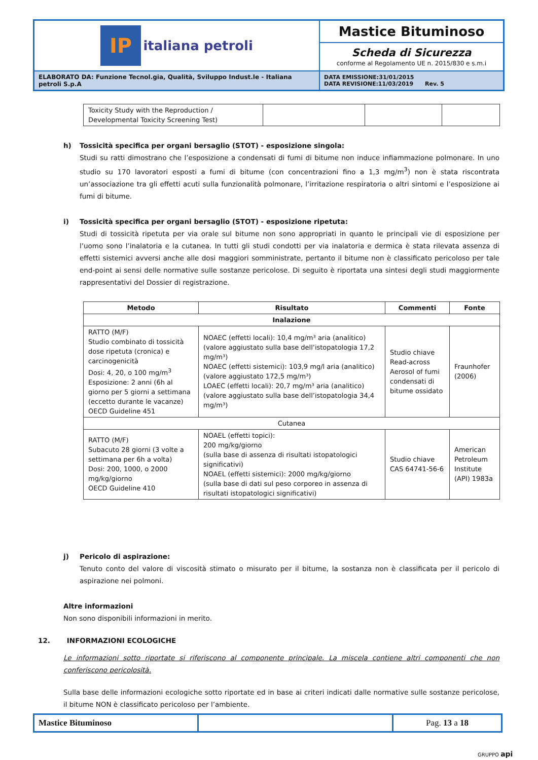| IP italiana petroli | Mastice Bituminoso |
| | Scheda di Sicurezza conforme al Regolamento UE n. 2015/830 e s.m.i |
| ELABORATO DA: Funzione Tecnol.gia, Qualità, Sviluppo Indust.le - Italiana petroli S.p.A | DATA EMISSIONE:31/01/2015 DATA REVISIONE:11/03/2019 Rev. 5 |
| Toxicity Study with the Reproduction / Developmental Toxicity Screening Test) | | | |
h) Tossicità specifica per organi bersaglio (STOT) - esposizione singola:
Studi su ratti dimostrano che l’esposizione a condensati di fumi di bitume non induce infiammazione polmonare. In uno studio su 170 lavoratori esposti a fumi di bitume (con concentrazioni fino a 1,3 mg/m<sup>3</sup>) non è stata riscontrata un’associazione tra gli effetti acuti sulla funzionalità polmonare, l’irritazione respiratoria o altri sintomi e l’esposizione ai fumi di bitume.
i) Tossicità specifica per organi bersaglio (STOT) - esposizione ripetuta:
Studi di tossicità ripetuta per via orale sul bitume non sono appropriati in quanto le principali vie di esposizione per l’uomo sono l’inalatoria e la cutanea. In tutti gli studi condotti per via inalatoria e dermica è stata rilevata assenza di effetti sistemici avversi anche alle dosi maggiori somministrate, pertanto il bitume non è classificato pericoloso per tale end-point ai sensi delle normative sulle sostanze pericolose. Di seguito è riportata una sintesi degli studi maggiormente rappresentativi del Dossier di registrazione.
| Metodo | Risultato | Commenti | Fonte |
| --- | --- | --- | --- |
| Inalazione | | | |
| RATTO (M/F) Studio combinato di tossicità dose ripetuta (cronica) e carcinogenicità Dosi: 4, 20, o 100 mg/m<sup>3</sup> Esposizione: 2 anni (6h al giorno per 5 giorni a settimana (eccetto durante le vacanze) OECD Guideline 451 | NOAEC (effetti locali): 10,4 mg/m³ aria (analitico) (valore aggiustato sulla base dell’istopatologia 17,2 mg/m³) NOAEC (effetti sistemici): 103,9 mg/l aria (analitico) (valore aggiustato 172,5 mg/m³) LOAEC (effetti locali): 20,7 mg/m³ aria (analitico) (valore aggiustato sulla base dell’istopatologia 34,4 mg/m³) | Studio chiave Read-across Aerosol of fumi condensati di bitume ossidato | Fraunhofer (2006) |
| Cutanea | | | |
| RATTO (M/F) Subacuto 28 giorni (3 volte a settimana per 6h a volta) Dosi: 200, 1000, o 2000 mg/kg/giorno OECD Guideline 410 | NOAEL (effetti topici): 200 mg/kg/giorno (sulla base di assenza di risultati istopatologici significativi) NOAEL (effetti sistemici): 2000 mg/kg/giorno (sulla base di dati sul peso corporeo in assenza di risultati istopatologici significativi) | Studio chiave CAS 64741-56-6 | American Petroleum Institute (API) 1983a |
j) Pericolo di aspirazione:
Tenuto conto del valore di viscosità stimato o misurato per il bitume, la sostanza non è classificata per il pericolo di aspirazione nei polmoni.
Altre informazioni
Non sono disponibili informazioni in merito.
12. INFORMAZIONI ECOLOGICHE
Le informazioni sotto riportate si riferiscono al componente principale. La miscela contiene altri componenti che non conferiscono pericolosità.
Sulla base delle informazioni ecologiche sotto riportate ed in base ai criteri indicati dalle normative sulle sostanze pericolose, il bitume NON è classificato pericoloso per l’ambiente.
| Mastice Bituminoso | | Pag. 13 a 18 |
GRUPPO api